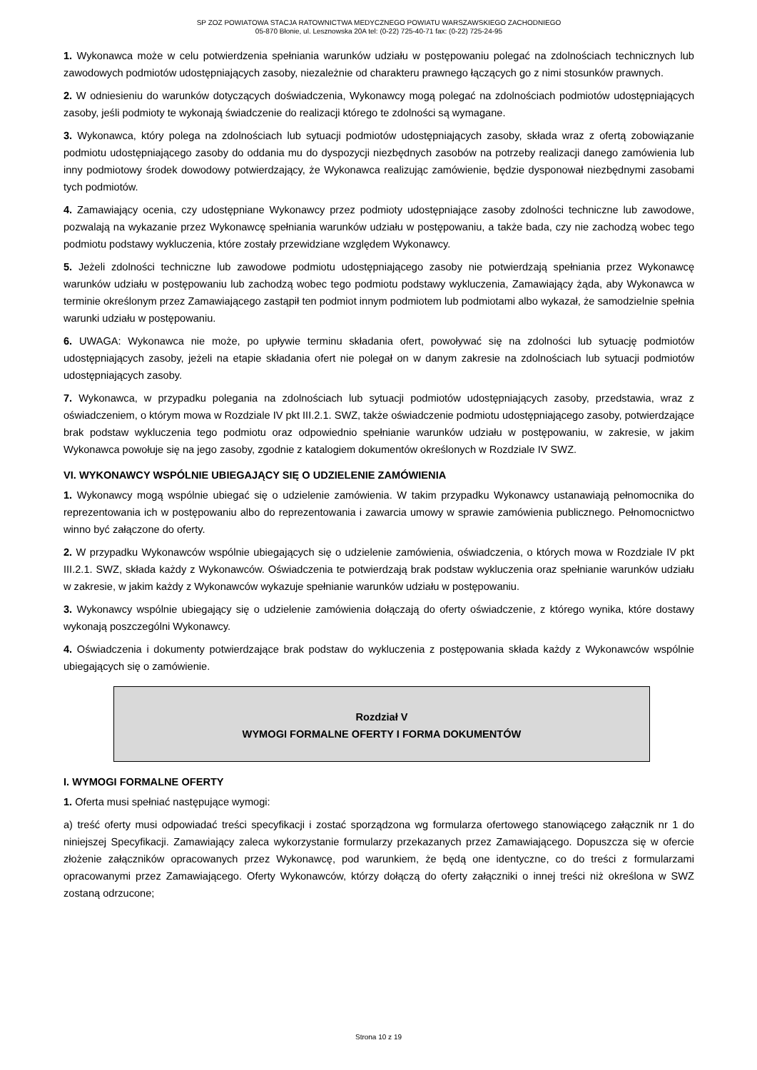SP ZOZ POWIATOWA STACJA RATOWNICTWA MEDYCZNEGO POWIATU WARSZAWSKIEGO ZACHODNIEGO
05-870 Błonie, ul. Lesznowska 20A tel: (0-22) 725-40-71 fax: (0-22) 725-24-95
1. Wykonawca może w celu potwierdzenia spełniania warunków udziału w postępowaniu polegać na zdolnościach technicznych lub zawodowych podmiotów udostępniających zasoby, niezależnie od charakteru prawnego łączących go z nimi stosunków prawnych.
2. W odniesieniu do warunków dotyczących doświadczenia, Wykonawcy mogą polegać na zdolnościach podmiotów udostępniających zasoby, jeśli podmioty te wykonają świadczenie do realizacji którego te zdolności są wymagane.
3. Wykonawca, który polega na zdolnościach lub sytuacji podmiotów udostępniających zasoby, składa wraz z ofertą zobowiązanie podmiotu udostępniającego zasoby do oddania mu do dyspozycji niezbędnych zasobów na potrzeby realizacji danego zamówienia lub inny podmiotowy środek dowodowy potwierdzający, że Wykonawca realizując zamówienie, będzie dysponował niezbędnymi zasobami tych podmiotów.
4. Zamawiający ocenia, czy udostępniane Wykonawcy przez podmioty udostępniające zasoby zdolności techniczne lub zawodowe, pozwalają na wykazanie przez Wykonawcę spełniania warunków udziału w postępowaniu, a także bada, czy nie zachodzą wobec tego podmiotu podstawy wykluczenia, które zostały przewidziane względem Wykonawcy.
5. Jeżeli zdolności techniczne lub zawodowe podmiotu udostępniającego zasoby nie potwierdzają spełniania przez Wykonawcę warunków udziału w postępowaniu lub zachodzą wobec tego podmiotu podstawy wykluczenia, Zamawiający żąda, aby Wykonawca w terminie określonym przez Zamawiającego zastąpił ten podmiot innym podmiotem lub podmiotami albo wykazał, że samodzielnie spełnia warunki udziału w postępowaniu.
6. UWAGA: Wykonawca nie może, po upływie terminu składania ofert, powoływać się na zdolności lub sytuację podmiotów udostępniających zasoby, jeżeli na etapie składania ofert nie polegał on w danym zakresie na zdolnościach lub sytuacji podmiotów udostępniających zasoby.
7. Wykonawca, w przypadku polegania na zdolnościach lub sytuacji podmiotów udostępniających zasoby, przedstawia, wraz z oświadczeniem, o którym mowa w Rozdziale IV pkt III.2.1. SWZ, także oświadczenie podmiotu udostępniającego zasoby, potwierdzające brak podstaw wykluczenia tego podmiotu oraz odpowiednio spełnianie warunków udziału w postępowaniu, w zakresie, w jakim Wykonawca powołuje się na jego zasoby, zgodnie z katalogiem dokumentów określonych w Rozdziale IV SWZ.
VI. WYKONAWCY WSPÓLNIE UBIEGAJĄCY SIĘ O UDZIELENIE ZAMÓWIENIA
1. Wykonawcy mogą wspólnie ubiegać się o udzielenie zamówienia. W takim przypadku Wykonawcy ustanawiają pełnomocnika do reprezentowania ich w postępowaniu albo do reprezentowania i zawarcia umowy w sprawie zamówienia publicznego. Pełnomocnictwo winno być załączone do oferty.
2. W przypadku Wykonawców wspólnie ubiegających się o udzielenie zamówienia, oświadczenia, o których mowa w Rozdziale IV pkt III.2.1. SWZ, składa każdy z Wykonawców. Oświadczenia te potwierdzają brak podstaw wykluczenia oraz spełnianie warunków udziału w zakresie, w jakim każdy z Wykonawców wykazuje spełnianie warunków udziału w postępowaniu.
3. Wykonawcy wspólnie ubiegający się o udzielenie zamówienia dołączają do oferty oświadczenie, z którego wynika, które dostawy wykonają poszczególni Wykonawcy.
4. Oświadczenia i dokumenty potwierdzające brak podstaw do wykluczenia z postępowania składa każdy z Wykonawców wspólnie ubiegających się o zamówienie.
Rozdział V
WYMOGI FORMALNE OFERTY I FORMA DOKUMENTÓW
I. WYMOGI FORMALNE OFERTY
1. Oferta musi spełniać następujące wymogi:
a) treść oferty musi odpowiadać treści specyfikacji i zostać sporządzona wg formularza ofertowego stanowiącego załącznik nr 1 do niniejszej Specyfikacji. Zamawiający zaleca wykorzystanie formularzy przekazanych przez Zamawiającego. Dopuszcza się w ofercie złożenie załączników opracowanych przez Wykonawcę, pod warunkiem, że będą one identyczne, co do treści z formularzami opracowanymi przez Zamawiającego. Oferty Wykonawców, którzy dołączą do oferty załączniki o innej treści niż określona w SWZ zostaną odrzucone;
Strona 10 z 19